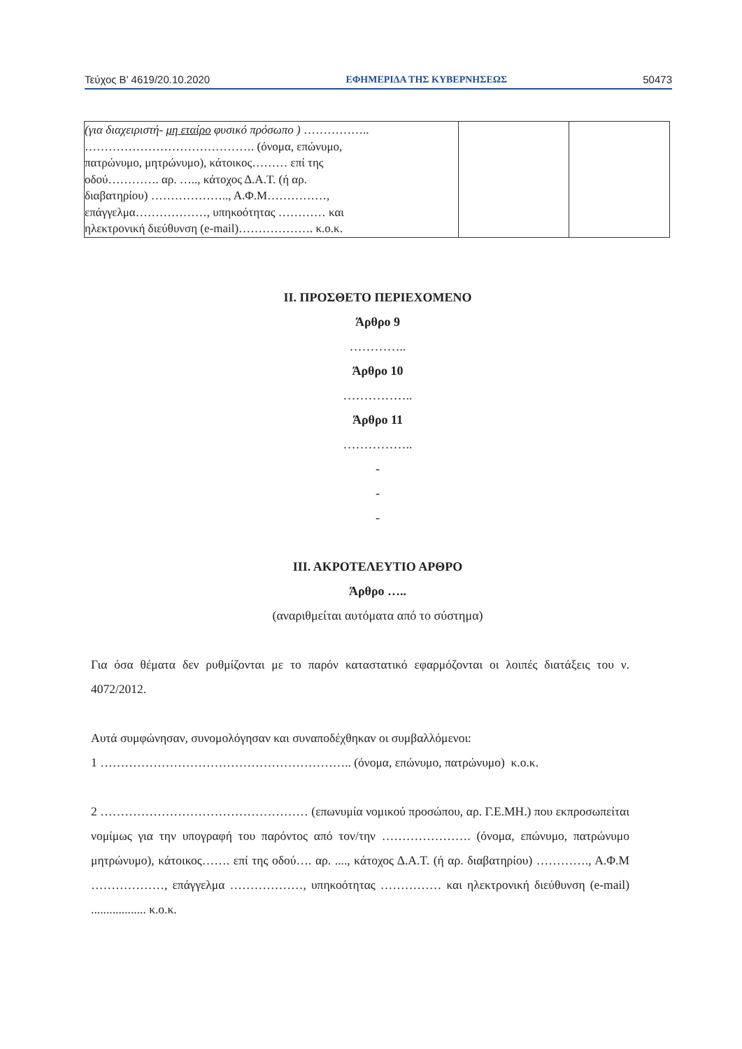Τεύχος Β’ 4619/20.10.2020 ΕΦΗΜΕΡΙΔΑ ΤΗΣ ΚΥΒΕΡΝΗΣΕΩΣ 50473
| (για διαχειριστή- μη εταίρο φυσικό πρόσωπο ) …………….. ……………………………………. (όνομα, επώνυμο, πατρώνυμο, μητρώνυμο), κάτοικος……… επί της οδού…………. αρ. ….., κάτοχος Δ.Α.Τ. (ή αρ. διαβατηρίου) ……………….., Α.Φ.Μ……………, επάγγελμα………………, υπηκοότητας ………… και ηλεκτρονική διεύθυνση (e-mail)………………. κ.ο.κ. | | |
ΙΙ. ΠΡΟΣΘΕΤΟ ΠΕΡΙΕΧΟΜΕΝΟ
Άρθρο 9
…………..
Άρθρο 10
……………..
Άρθρο 11
……………..
-
-
-
ΙΙΙ. ΑΚΡΟΤΕΛΕΥΤΙΟ ΑΡΘΡΟ
Άρθρο …..
(αναριθμείται αυτόματα από το σύστημα)
Για όσα θέματα δεν ρυθμίζονται με το παρόν καταστατικό εφαρμόζονται οι λοιπές διατάξεις του ν. 4072/2012.
Αυτά συμφώνησαν, συνομολόγησαν και συναποδέχθηκαν οι συμβαλλόμενοι:
1 …………………………………………………….. (όνομα, επώνυμο, πατρώνυμο) κ.ο.κ.
2 …………………………………………… (επωνυμία νομικού προσώπου, αρ. Γ.Ε.ΜΗ.) που εκπροσωπείται νομίμως για την υπογραφή του παρόντος από τον/την …………………. (όνομα, επώνυμο, πατρώνυμο μητρώνυμο), κάτοικος……. επί της οδού…. αρ. ...., κάτοχος Δ.Α.Τ. (ή αρ. διαβατηρίου) …………., Α.Φ.Μ ………………, επάγγελμα ………………, υπηκοότητας …………… και ηλεκτρονική διεύθυνση (e-mail) .................. κ.ο.κ.